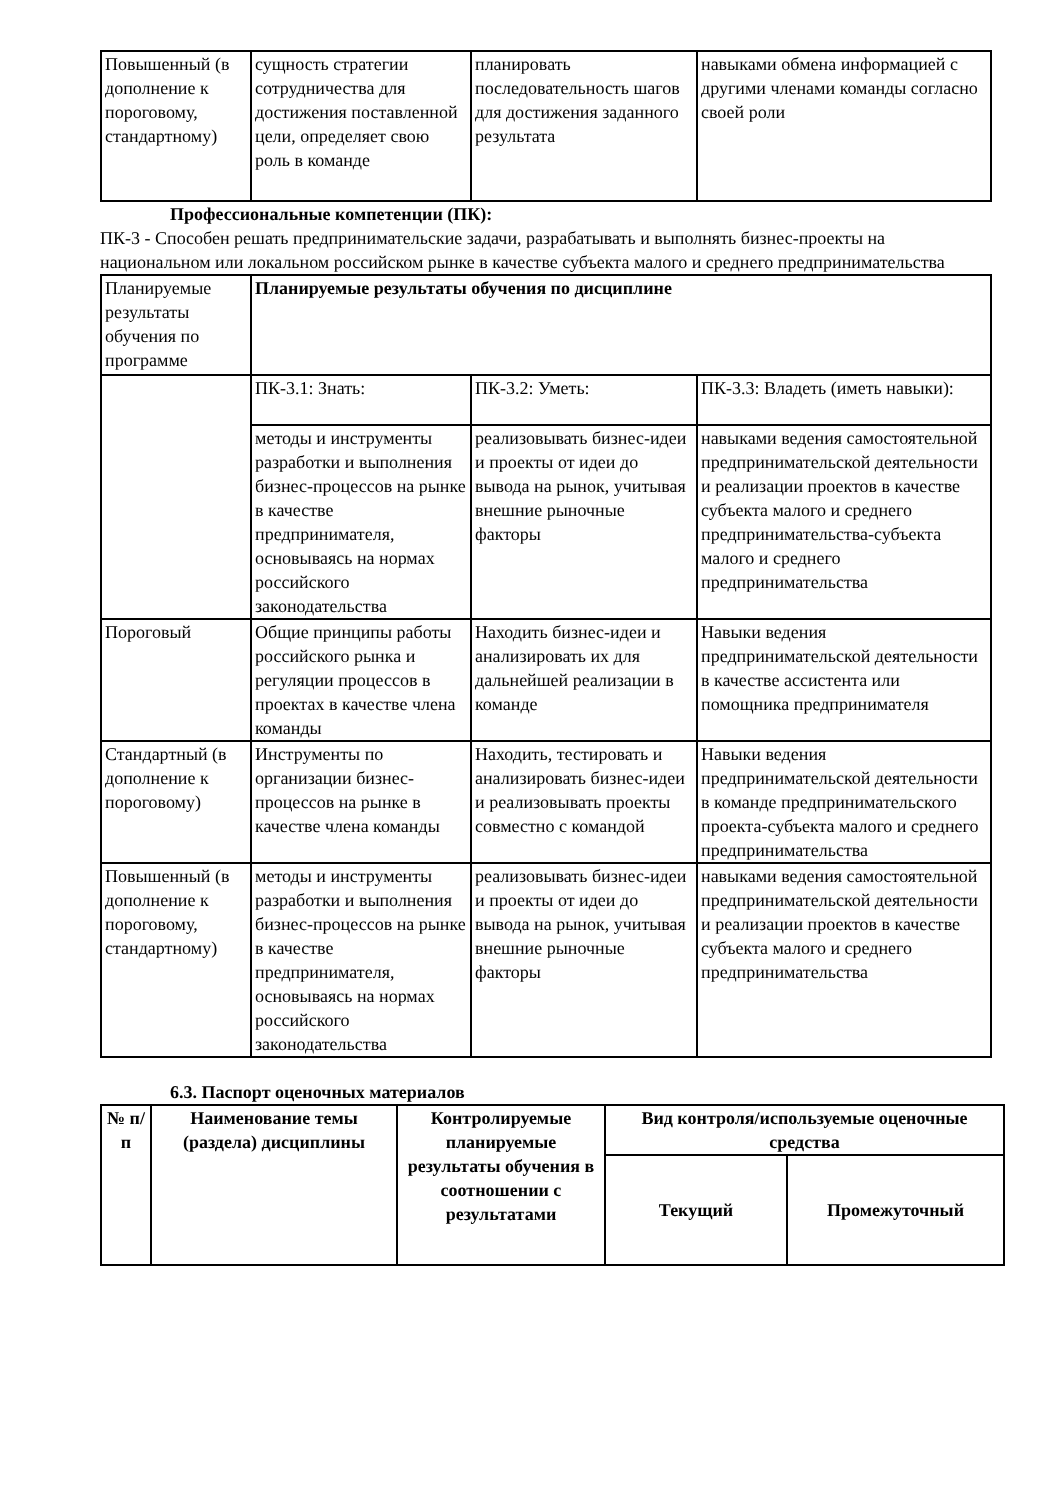| Повышенный (в дополнение к пороговому, стандартному) | сущность стратегии сотрудничества для достижения поставленной цели, определяет свою роль в команде | планировать последовательность шагов для достижения заданного результата | навыками обмена информацией с другими членами команды согласно своей роли |
Профессиональные компетенции (ПК):
ПК-3 - Способен решать предпринимательские задачи, разрабатывать и выполнять бизнес-проекты на национальном или локальном российском рынке в качестве субъекта малого и среднего предпринимательства
| Планируемые результаты обучения по программе | Планируемые результаты обучения по дисциплине | | |
| | ПК-3.1: Знать: | ПК-3.2: Уметь: | ПК-3.3: Владеть (иметь навыки): |
| | методы и инструменты разработки и выполнения бизнес-процессов на рынке в качестве предпринимателя, основываясь на нормах российского законодательства | реализовывать бизнес-идеи и проекты от идеи до вывода на рынок, учитывая внешние рыночные факторы | навыками ведения самостоятельной предпринимательской деятельности и реализации проектов в качестве субъекта малого и среднего предпринимательства-субъекта малого и среднего предпринимательства |
| Пороговый | Общие принципы работы российского рынка и регуляции процессов в проектах в качестве члена команды | Находить бизнес-идеи и анализировать их для дальнейшей реализации в команде | Навыки ведения предпринимательской деятельности в качестве ассистента или помощника предпринимателя |
| Стандартный (в дополнение к пороговому) | Инструменты по организации бизнес-процессов на рынке в качестве члена команды | Находить, тестировать и анализировать бизнес-идеи и реализовывать проекты совместно с командой | Навыки ведения предпринимательской деятельности в команде предпринимательского проекта-субъекта малого и среднего предпринимательства |
| Повышенный (в дополнение к пороговому, стандартному) | методы и инструменты разработки и выполнения бизнес-процессов на рынке в качестве предпринимателя, основываясь на нормах российского законодательства | реализовывать бизнес-идеи и проекты от идеи до вывода на рынок, учитывая внешние рыночные факторы | навыками ведения самостоятельной предпринимательской деятельности и реализации проектов в качестве субъекта малого и среднего предпринимательства |
6.3. Паспорт оценочных материалов
| № п/п | Наименование темы (раздела) дисциплины | Контролируемые планируемые результаты обучения в соотношении с результатами | Вид контроля/используемые оценочные средства | |
| --- | --- | --- | --- | --- |
| | | | Текущий | Промежуточный |